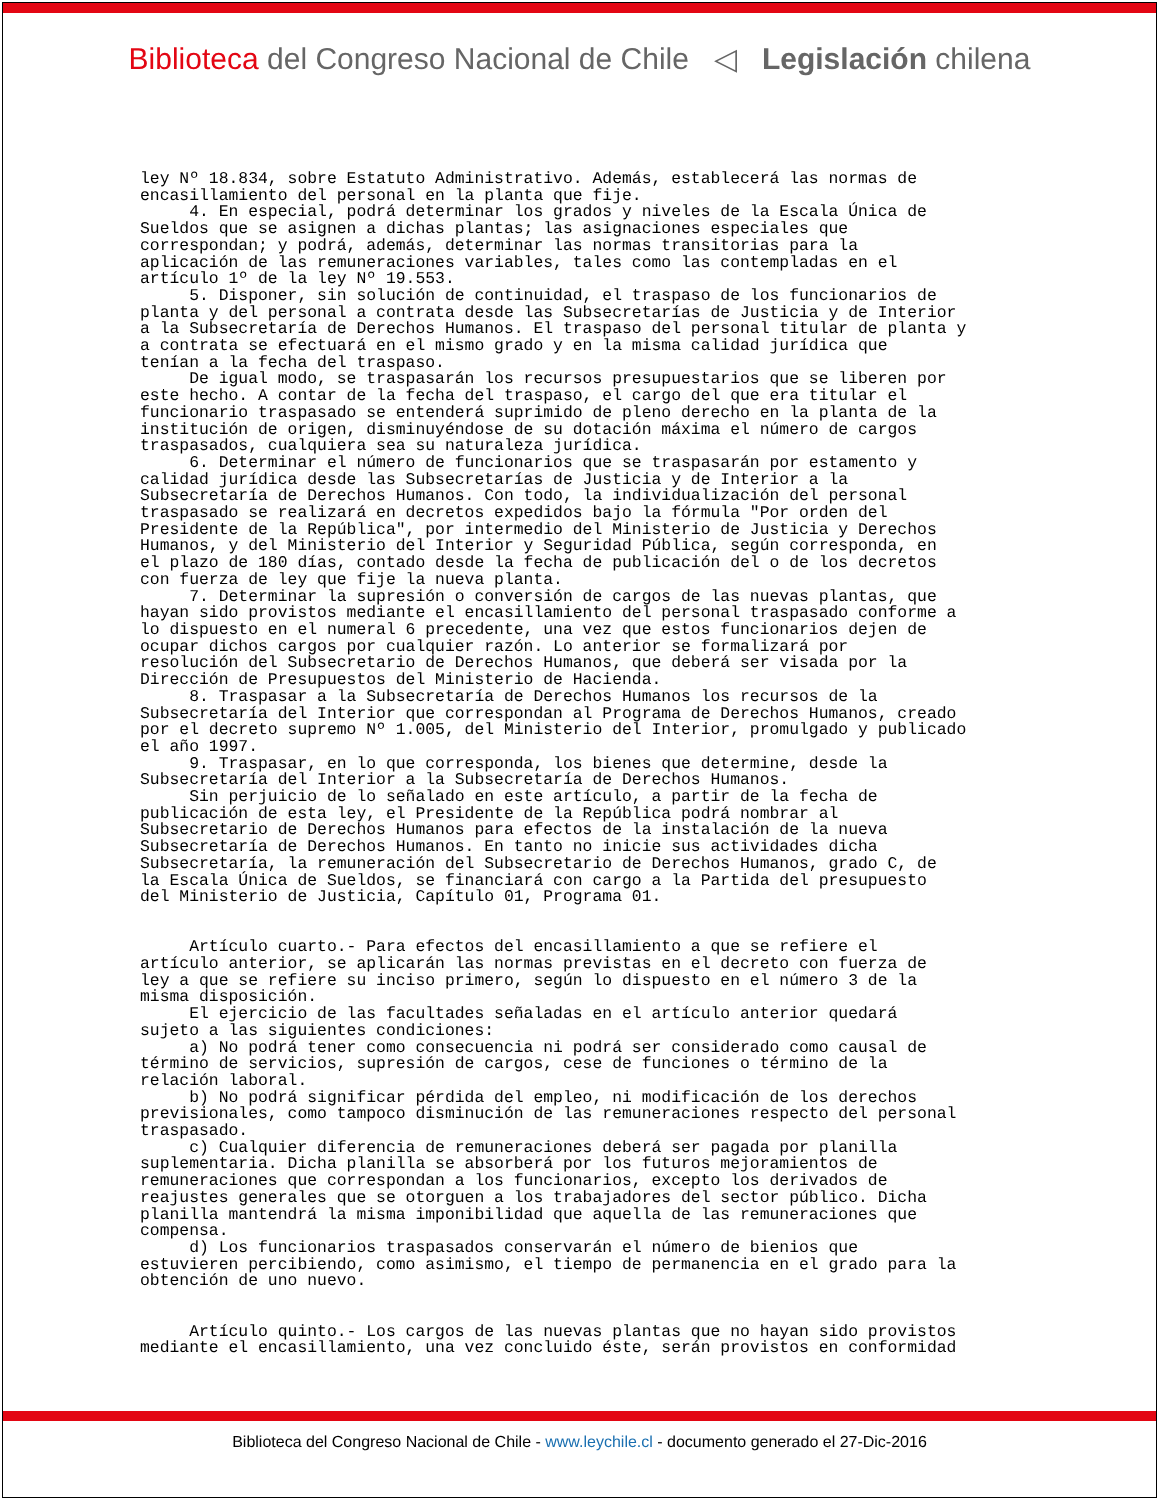Biblioteca del Congreso Nacional de Chile ◁ Legislación chilena
ley Nº 18.834, sobre Estatuto Administrativo. Además, establecerá las normas de encasillamiento del personal en la planta que fije. 4. En especial, podrá determinar los grados y niveles de la Escala Única de Sueldos que se asignen a dichas plantas; las asignaciones especiales que correspondan; y podrá, además, determinar las normas transitorias para la aplicación de las remuneraciones variables, tales como las contempladas en el artículo 1º de la ley Nº 19.553. 5. Disponer, sin solución de continuidad, el traspaso de los funcionarios de planta y del personal a contrata desde las Subsecretarías de Justicia y de Interior a la Subsecretaría de Derechos Humanos. El traspaso del personal titular de planta y a contrata se efectuará en el mismo grado y en la misma calidad jurídica que tenían a la fecha del traspaso. De igual modo, se traspasarán los recursos presupuestarios que se liberen por este hecho. A contar de la fecha del traspaso, el cargo del que era titular el funcionario traspasado se entenderá suprimido de pleno derecho en la planta de la institución de origen, disminuyéndose de su dotación máxima el número de cargos traspasados, cualquiera sea su naturaleza jurídica. 6. Determinar el número de funcionarios que se traspasarán por estamento y calidad jurídica desde las Subsecretarías de Justicia y de Interior a la Subsecretaría de Derechos Humanos. Con todo, la individualización del personal traspasado se realizará en decretos expedidos bajo la fórmula "Por orden del Presidente de la República", por intermedio del Ministerio de Justicia y Derechos Humanos, y del Ministerio del Interior y Seguridad Pública, según corresponda, en el plazo de 180 días, contado desde la fecha de publicación del o de los decretos con fuerza de ley que fije la nueva planta. 7. Determinar la supresión o conversión de cargos de las nuevas plantas, que hayan sido provistos mediante el encasillamiento del personal traspasado conforme a lo dispuesto en el numeral 6 precedente, una vez que estos funcionarios dejen de ocupar dichos cargos por cualquier razón. Lo anterior se formalizará por resolución del Subsecretario de Derechos Humanos, que deberá ser visada por la Dirección de Presupuestos del Ministerio de Hacienda. 8. Traspasar a la Subsecretaría de Derechos Humanos los recursos de la Subsecretaría del Interior que correspondan al Programa de Derechos Humanos, creado por el decreto supremo Nº 1.005, del Ministerio del Interior, promulgado y publicado el año 1997. 9. Traspasar, en lo que corresponda, los bienes que determine, desde la Subsecretaría del Interior a la Subsecretaría de Derechos Humanos. Sin perjuicio de lo señalado en este artículo, a partir de la fecha de publicación de esta ley, el Presidente de la República podrá nombrar al Subsecretario de Derechos Humanos para efectos de la instalación de la nueva Subsecretaría de Derechos Humanos. En tanto no inicie sus actividades dicha Subsecretaría, la remuneración del Subsecretario de Derechos Humanos, grado C, de la Escala Única de Sueldos, se financiará con cargo a la Partida del presupuesto del Ministerio de Justicia, Capítulo 01, Programa 01. Artículo cuarto.- Para efectos del encasillamiento a que se refiere el artículo anterior, se aplicarán las normas previstas en el decreto con fuerza de ley a que se refiere su inciso primero, según lo dispuesto en el número 3 de la misma disposición. El ejercicio de las facultades señaladas en el artículo anterior quedará sujeto a las siguientes condiciones: a) No podrá tener como consecuencia ni podrá ser considerado como causal de término de servicios, supresión de cargos, cese de funciones o término de la relación laboral. b) No podrá significar pérdida del empleo, ni modificación de los derechos previsionales, como tampoco disminución de las remuneraciones respecto del personal traspasado. c) Cualquier diferencia de remuneraciones deberá ser pagada por planilla suplementaria. Dicha planilla se absorberá por los futuros mejoramientos de remuneraciones que correspondan a los funcionarios, excepto los derivados de reajustes generales que se otorguen a los trabajadores del sector público. Dicha planilla mantendrá la misma imponibilidad que aquella de las remuneraciones que compensa. d) Los funcionarios traspasados conservarán el número de bienios que estuvieren percibiendo, como asimismo, el tiempo de permanencia en el grado para la obtención de uno nuevo. Artículo quinto.- Los cargos de las nuevas plantas que no hayan sido provistos mediante el encasillamiento, una vez concluido éste, serán provistos en conformidad
Biblioteca del Congreso Nacional de Chile - www.leychile.cl - documento generado el 27-Dic-2016